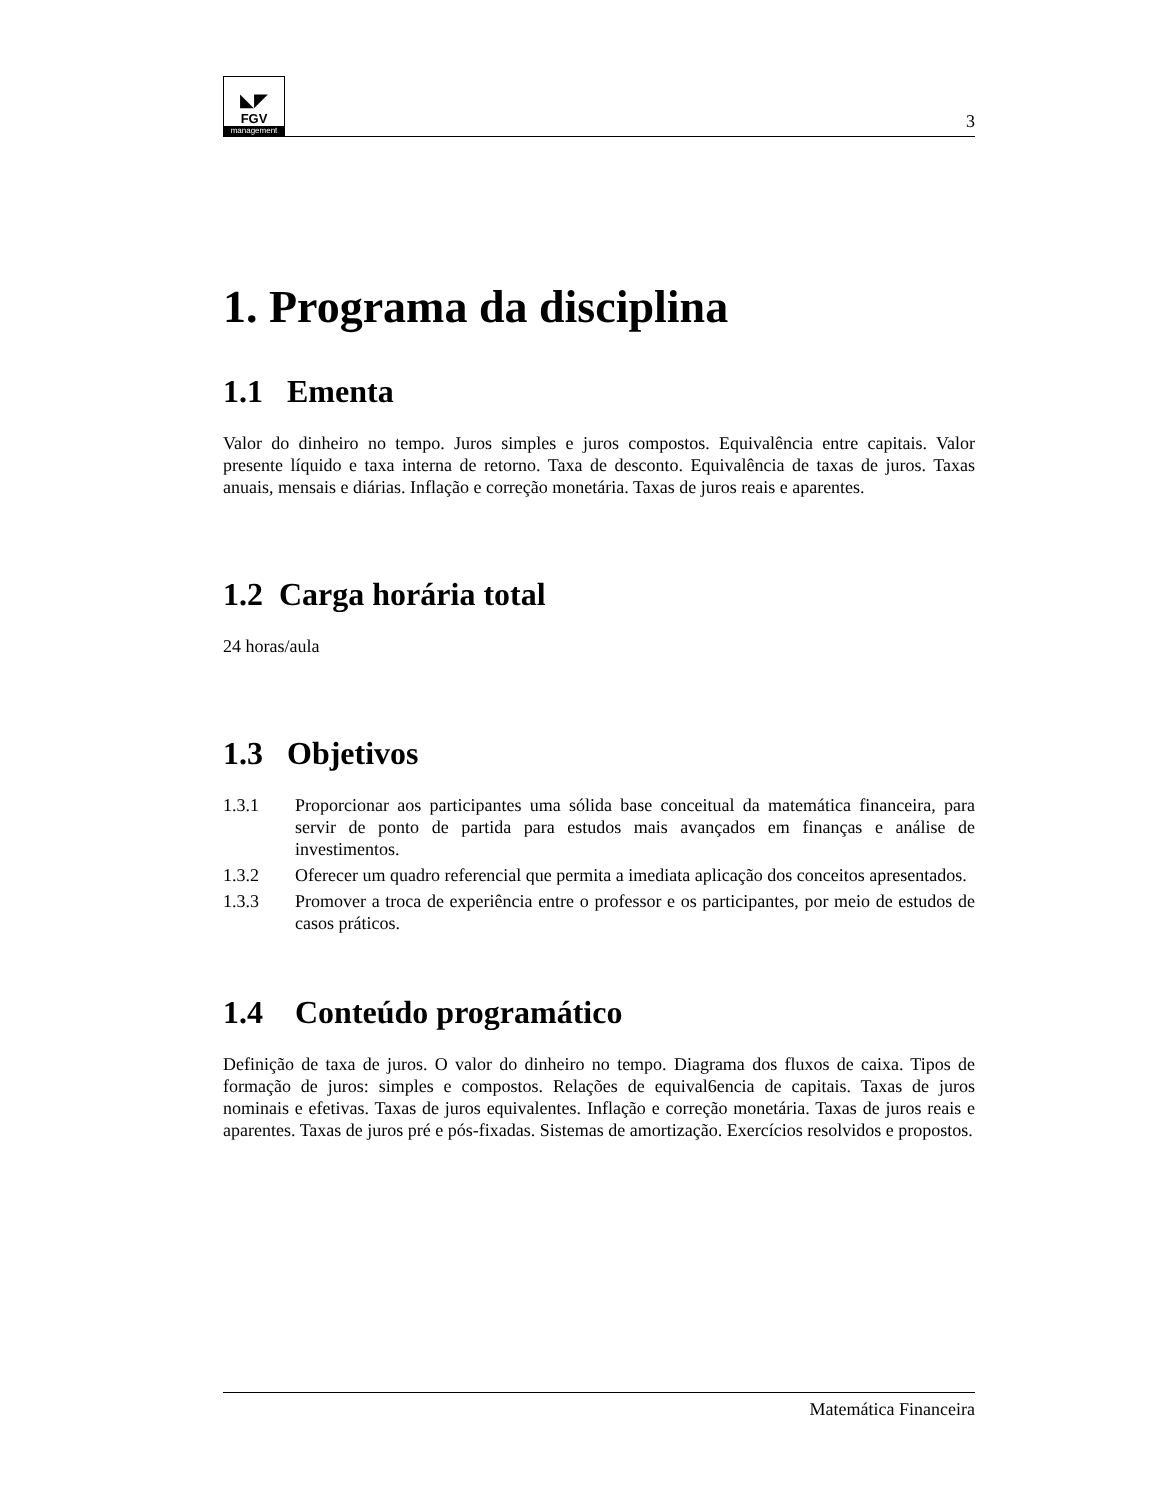◣◤
FGV
management
3
1. Programa da disciplina
1.1 Ementa
Valor do dinheiro no tempo. Juros simples e juros compostos. Equivalência entre capitais. Valor presente líquido e taxa interna de retorno. Taxa de desconto. Equivalência de taxas de juros. Taxas anuais, mensais e diárias. Inflação e correção monetária. Taxas de juros reais e aparentes.
1.2 Carga horária total
24 horas/aula
1.3 Objetivos
1.3.1 Proporcionar aos participantes uma sólida base conceitual da matemática financeira, para servir de ponto de partida para estudos mais avançados em finanças e análise de investimentos.
1.3.2 Oferecer um quadro referencial que permita a imediata aplicação dos conceitos apresentados.
1.3.3 Promover a troca de experiência entre o professor e os participantes, por meio de estudos de casos práticos.
1.4 Conteúdo programático
Definição de taxa de juros. O valor do dinheiro no tempo. Diagrama dos fluxos de caixa. Tipos de formação de juros: simples e compostos. Relações de equival6encia de capitais. Taxas de juros nominais e efetivas. Taxas de juros equivalentes. Inflação e correção monetária. Taxas de juros reais e aparentes. Taxas de juros pré e pós-fixadas. Sistemas de amortização. Exercícios resolvidos e propostos.
Matemática Financeira